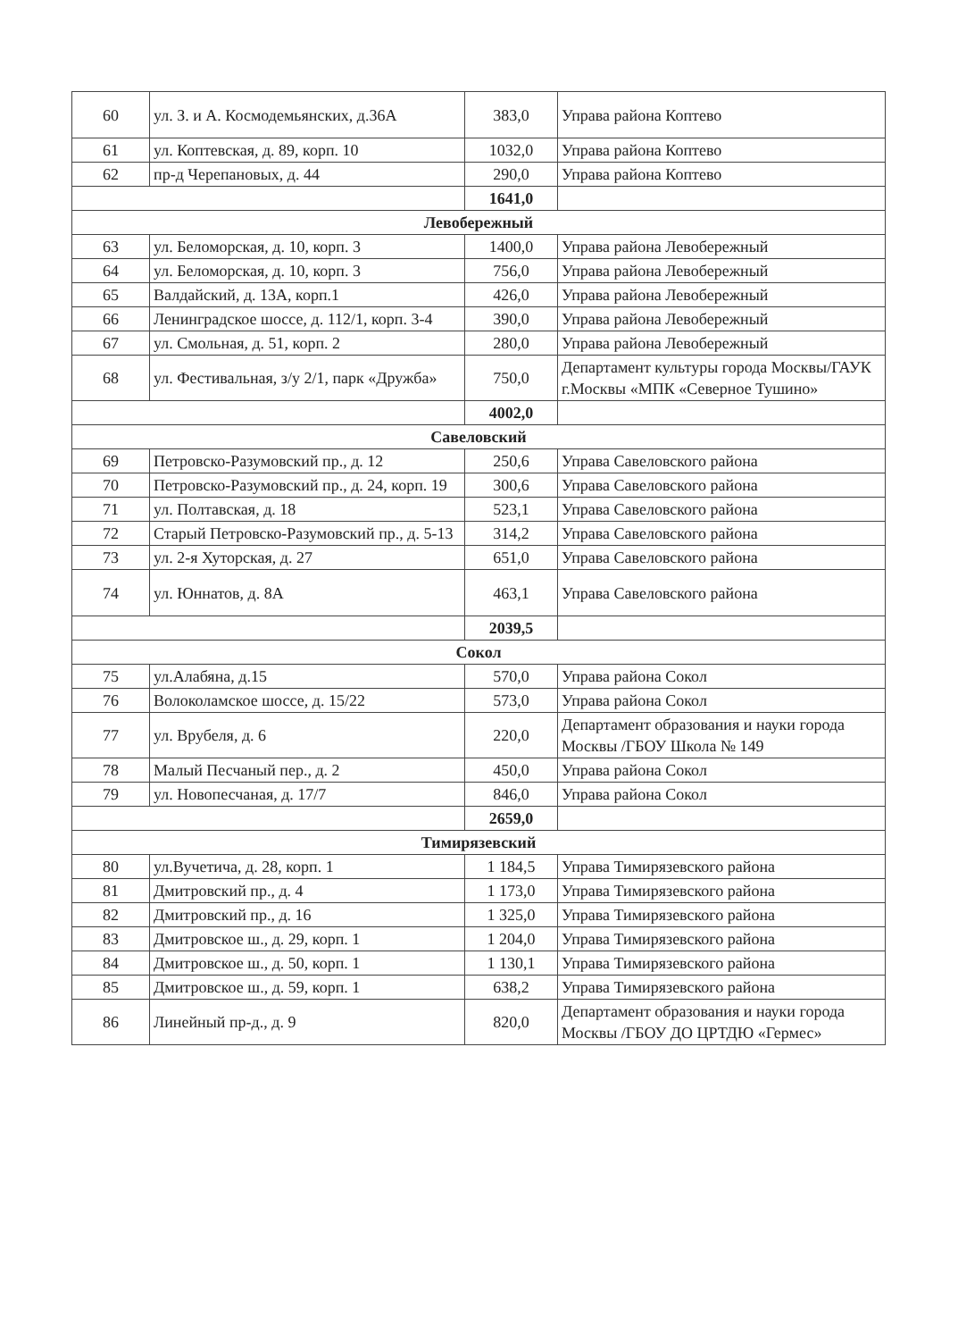| 60 | ул. З. и А. Космодемьянских, д.36А | 383,0 | Управа района Коптево |
| 61 | ул. Коптевская, д. 89, корп. 10 | 1032,0 | Управа района Коптево |
| 62 | пр-д Черепановых, д. 44 | 290,0 | Управа района Коптево |
| | | 1641,0 | |
| Левобережный | | | |
| 63 | ул. Беломорская, д. 10, корп. 3 | 1400,0 | Управа района Левобережный |
| 64 | ул. Беломорская, д. 10, корп. 3 | 756,0 | Управа района Левобережный |
| 65 | Валдайский, д. 13А, корп.1 | 426,0 | Управа района Левобережный |
| 66 | Ленинградское шоссе, д. 112/1, корп. 3-4 | 390,0 | Управа района Левобережный |
| 67 | ул. Смольная, д. 51, корп. 2 | 280,0 | Управа района Левобережный |
| 68 | ул. Фестивальная, з/у 2/1, парк «Дружба» | 750,0 | Департамент культуры города Москвы/ГАУК г.Москвы «МПК «Северное Тушино» |
| | | 4002,0 | |
| Савеловский | | | |
| 69 | Петровско-Разумовский пр., д. 12 | 250,6 | Управа Савеловского района |
| 70 | Петровско-Разумовский пр., д. 24, корп. 19 | 300,6 | Управа Савеловского района |
| 71 | ул. Полтавская, д. 18 | 523,1 | Управа Савеловского района |
| 72 | Старый Петровско-Разумовский пр., д. 5-13 | 314,2 | Управа Савеловского района |
| 73 | ул. 2-я Хуторская, д. 27 | 651,0 | Управа Савеловского района |
| 74 | ул. Юннатов, д. 8А | 463,1 | Управа Савеловского района |
| | | 2039,5 | |
| Сокол | | | |
| 75 | ул.Алабяна, д.15 | 570,0 | Управа района Сокол |
| 76 | Волоколамское шоссе, д. 15/22 | 573,0 | Управа района Сокол |
| 77 | ул. Врубеля, д. 6 | 220,0 | Департамент образования и науки города Москвы /ГБОУ Школа № 149 |
| 78 | Малый Песчаный пер., д. 2 | 450,0 | Управа района Сокол |
| 79 | ул. Новопесчаная, д. 17/7 | 846,0 | Управа района Сокол |
| | | 2659,0 | |
| Тимирязевский | | | |
| 80 | ул.Вучетича, д. 28, корп. 1 | 1 184,5 | Управа Тимирязевского района |
| 81 | Дмитровский пр., д. 4 | 1 173,0 | Управа Тимирязевского района |
| 82 | Дмитровский пр., д. 16 | 1 325,0 | Управа Тимирязевского района |
| 83 | Дмитровское ш., д. 29, корп. 1 | 1 204,0 | Управа Тимирязевского района |
| 84 | Дмитровское ш., д. 50, корп. 1 | 1 130,1 | Управа Тимирязевского района |
| 85 | Дмитровское ш., д. 59, корп. 1 | 638,2 | Управа Тимирязевского района |
| 86 | Линейный пр-д., д. 9 | 820,0 | Департамент образования и науки города Москвы /ГБОУ ДО ЦРТДЮ «Гермес» |